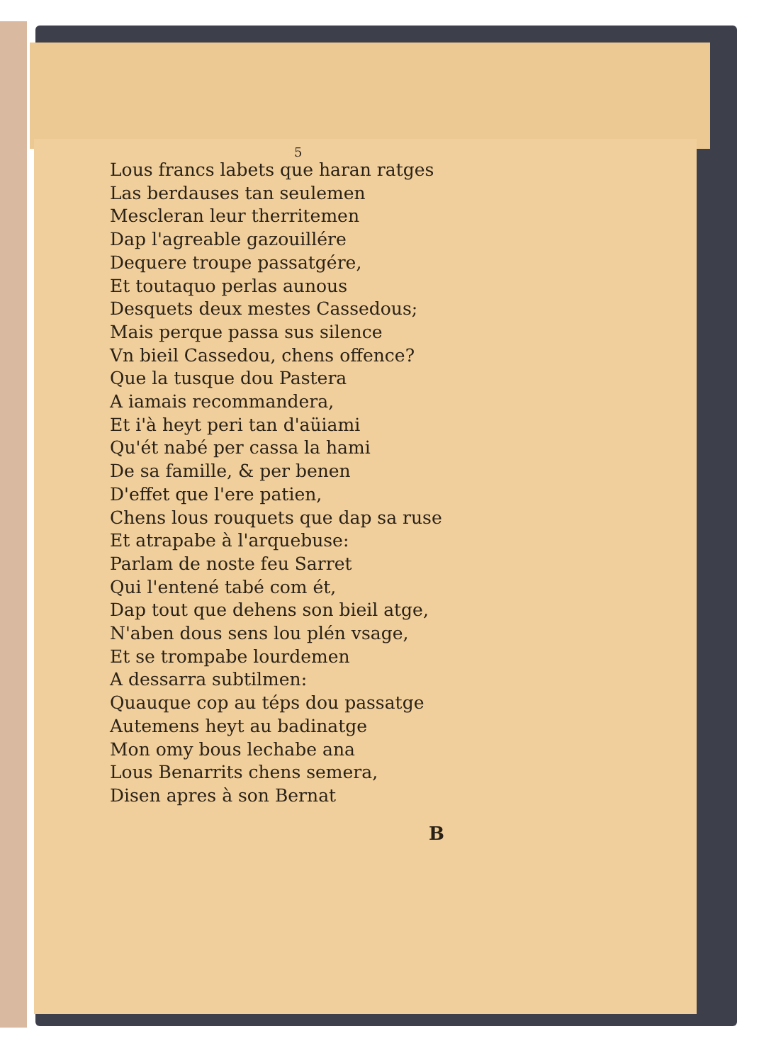5
Lous francs labets que haran ratges
Las berdauses tan seulemen
Mescleran leur therritemen
Dap l'agreable gazouillére
Dequere troupe passatgére,
Et toutaquo perlas aunous
Desquets deux mestes Cassedous;
Mais perque passa sus silence
Vn bieil Cassedou, chens offence?
Que la tusque dou Pastera
A iamais recommandera,
Et i'à heyt peri tan d'aüiami
Qu'ét nabé per cassa la hami
De sa famille, & per benen
D'effet que l'ere patien,
Chens lous rouquets que dap sa ruse
Et atrapabe à l'arquebuse:
Parlam de noste feu Sarret
Qui l'entené tabé com ét,
Dap tout que dehens son bieil atge,
N'aben dous sens lou plén vsage,
Et se trompabe lourdemen
A dessarra subtilmen:
Quauque cop au téps dou passatge
Autemens heyt au badinatge
Mon omy bous lechabe ana
Lous Benarrits chens semera,
Disen apres à son Bernat
B